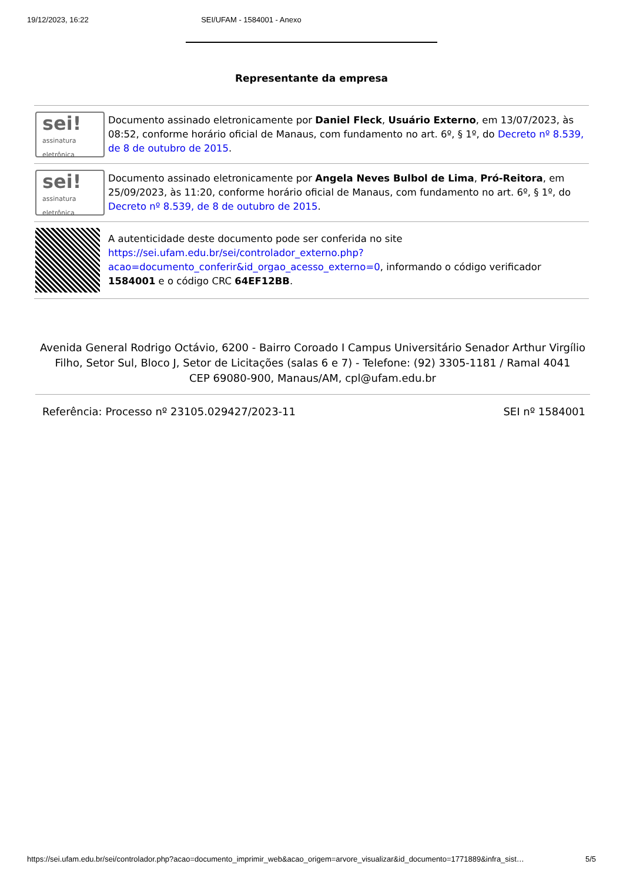19/12/2023, 16:22 SEI/UFAM - 1584001 - Anexo
Representante da empresa
| sei! assinatura eletrônica | Documento assinado eletronicamente por Daniel Fleck , Usuário Externo , em 13/07/2023, às 08:52, conforme horário oficial de Manaus, com fundamento no art. 6º, § 1º, do Decreto nº 8.539, de 8 de outubro de 2015 . |
| sei! assinatura eletrônica | Documento assinado eletronicamente por Angela Neves Bulbol de Lima , Pró-Reitora , em 25/09/2023, às 11:20, conforme horário oficial de Manaus, com fundamento no art. 6º, § 1º, do Decreto nº 8.539, de 8 de outubro de 2015 . |
| | A autenticidade deste documento pode ser conferida no site https://sei.ufam.edu.br/sei/controlador_externo.php?acao=documento_conferir&id_orgao_acesso_externo=0 , informando o código verificador 1584001 e o código CRC 64EF12BB . |
Avenida General Rodrigo Octávio, 6200 - Bairro Coroado I Campus Universitário Senador Arthur Virgílio Filho, Setor Sul, Bloco J, Setor de Licitações (salas 6 e 7) - Telefone: (92) 3305-1181 / Ramal 4041
CEP 69080-900, Manaus/AM, cpl@ufam.edu.br
Referência: Processo nº 23105.029427/2023-11 SEI nº 1584001
https://sei.ufam.edu.br/sei/controlador.php?acao=documento_imprimir_web&acao_origem=arvore_visualizar&id_documento=1771889&infra_sist… 5/5